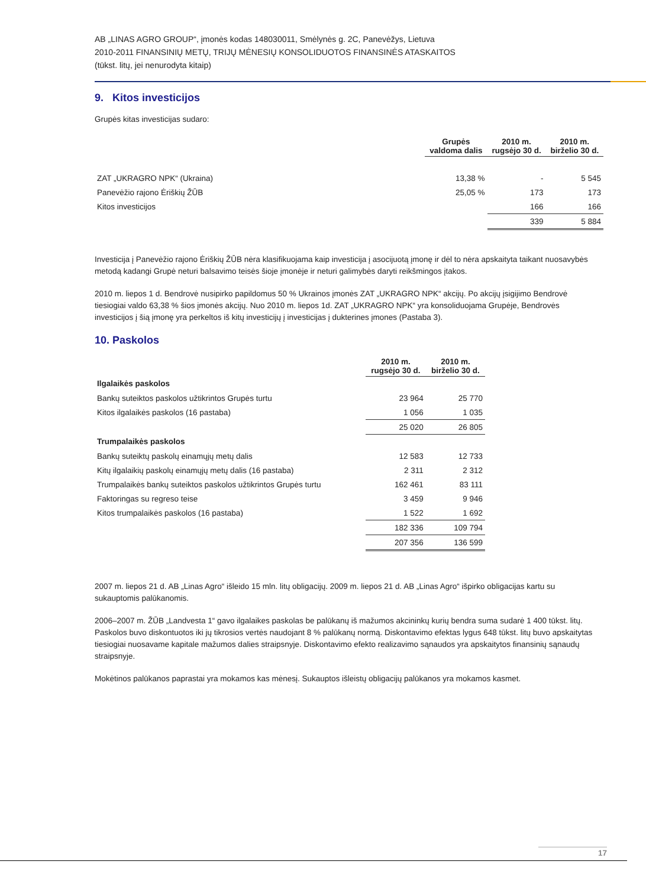AB „LINAS AGRO GROUP“, įmonės kodas 148030011, Smėlynės g. 2C, Panevėžys, Lietuva
2010-2011 FINANSINIŲ METŲ, TRIJŲ MĖNESIŲ KONSOLIDUOTOS FINANSINĖS ATASKAITOS
(tūkst. litų, jei nenurodyta kitaip)
9. Kitos investicijos
Grupės kitas investicijas sudaro:
| | Grupės valdoma dalis | 2010 m. rugsėjo 30 d. | 2010 m. birželio 30 d. |
| --- | --- | --- | --- |
| ZAT „UKRAGRO NPK“ (Ukraina) | 13,38 % | - | 5 545 |
| Panevėžio rajono Ėriškių ŽŪB | 25,05 % | 173 | 173 |
| Kitos investicijos | | 166 | 166 |
| | | 339 | 5 884 |
Investicija į Panevėžio rajono Ėriškių ŽŪB nėra klasifikuojama kaip investicija į asocijuotą įmonę ir dėl to nėra apskaityta taikant nuosavybės metodą kadangi Grupė neturi balsavimo teisės šioje įmonėje ir neturi galimybės daryti reikšmingos įtakos.
2010 m. liepos 1 d. Bendrovė nusipirko papildomus 50 % Ukrainos įmonės ZAT „UKRAGRO NPK“ akcijų. Po akcijų įsigijimo Bendrovė tiesiogiai valdo 63,38 % šios įmonės akcijų. Nuo 2010 m. liepos 1d. ZAT „UKRAGRO NPK“ yra konsoliduojama Grupėje, Bendrovės investicijos į šią įmonę yra perkeltos iš kitų investicijų į investicijas į dukterines įmones (Pastaba 3).
10. Paskolos
| | 2010 m. rugsėjo 30 d. | 2010 m. birželio 30 d. |
| --- | --- | --- |
| Ilgalaikės paskolos | | |
| Bankų suteiktos paskolos užtikrintos Grupės turtu | 23 964 | 25 770 |
| Kitos ilgalaikės paskolos (16 pastaba) | 1 056 | 1 035 |
| | 25 020 | 26 805 |
| Trumpalaikės paskolos | | |
| Bankų suteiktų paskolų einamųjų metų dalis | 12 583 | 12 733 |
| Kitų ilgalaikių paskolų einamųjų metų dalis (16 pastaba) | 2 311 | 2 312 |
| Trumpalaikės bankų suteiktos paskolos užtikrintos Grupės turtu | 162 461 | 83 111 |
| Faktoringas su regreso teise | 3 459 | 9 946 |
| Kitos trumpalaikės paskolos (16 pastaba) | 1 522 | 1 692 |
| | 182 336 | 109 794 |
| | 207 356 | 136 599 |
2007 m. liepos 21 d. AB „Linas Agro“ išleido 15 mln. litų obligacijų. 2009 m. liepos 21 d. AB „Linas Agro“ išpirko obligacijas kartu su sukauptomis palūkanomis.
2006–2007 m. ŽŪB „Landvesta 1“ gavo ilgalaikes paskolas be palūkanų iš mažumos akcininkų kurių bendra suma sudarė 1 400 tūkst. litų. Paskolos buvo diskontuotos iki jų tikrosios vertės naudojant 8 % palūkanų normą. Diskontavimo efektas lygus 648 tūkst. litų buvo apskaitytas tiesiogiai nuosavame kapitale mažumos dalies straipsnyje. Diskontavimo efekto realizavimo sąnaudos yra apskaitytos finansinių sąnaudų straipsnyje.
Mokėtinos palūkanos paprastai yra mokamos kas mėnesį. Sukauptos išleistų obligacijų palūkanos yra mokamos kasmet.
17